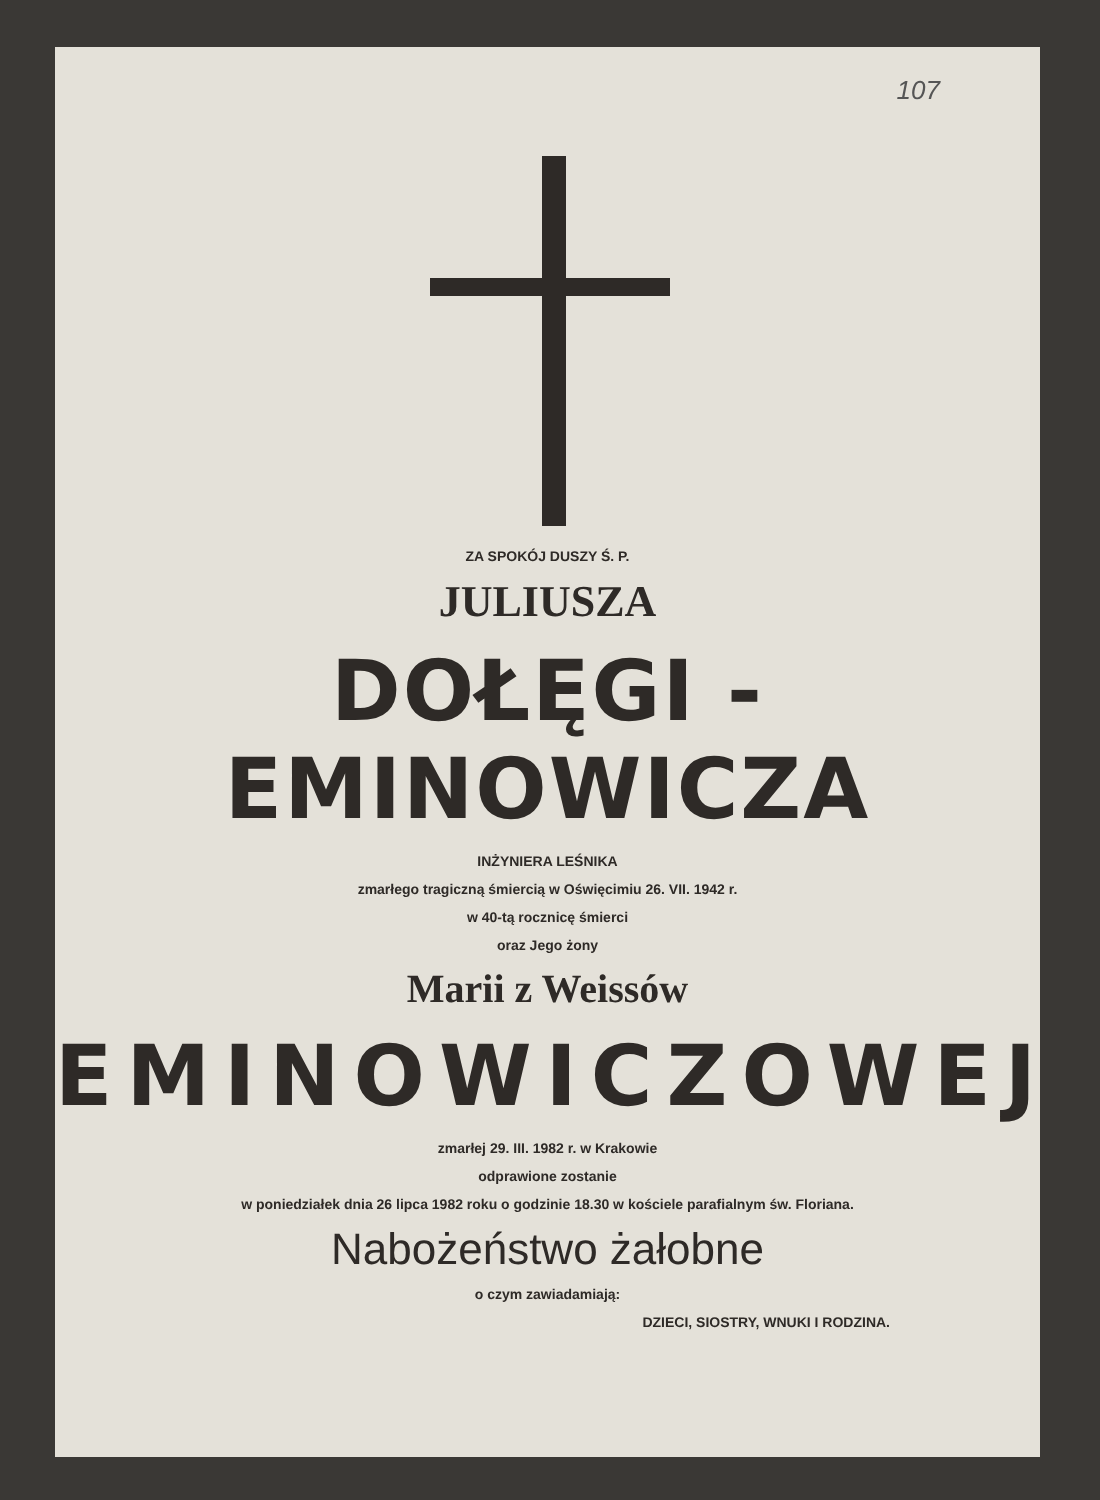107
ZA SPOKÓJ DUSZY Ś. P.
JULIUSZA
DOŁĘGI - EMINOWICZA
INŻYNIERA LEŚNIKA
zmarłego tragiczną śmiercią w Oświęcimiu 26. VII. 1942 r.
w 40-tą rocznicę śmierci
oraz Jego żony
Marii z Weissów
EMINOWICZOWEJ
zmarłej 29. III. 1982 r. w Krakowie
odprawione zostanie
w poniedziałek dnia 26 lipca 1982 roku o godzinie 18.30 w kościele parafialnym św. Floriana.
Nabożeństwo żałobne
o czym zawiadamiają:
DZIECI, SIOSTRY, WNUKI I RODZINA.